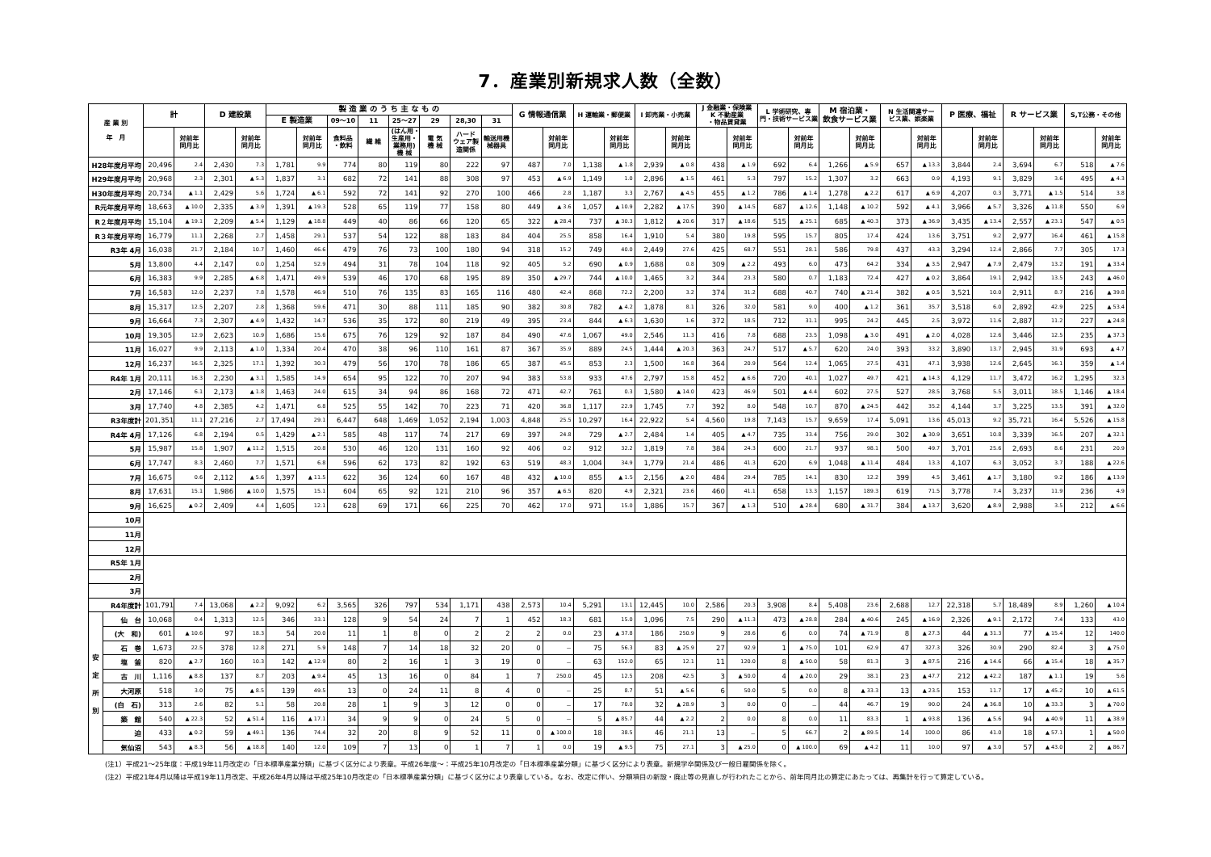7．産業別新規求人数（全数）
| 産 業 別 年 月 | | 計 | | D 建設業 | | 製 造 業 の う ち 主 な も の | | | | | | | | G 情報通信業 | | H 運輸業・郵便業 | | I 卸売業・小売業 | | J 金融業・保険業 K 不動産業 ・物品賃貸業 | | L 学術研究、専 門・技術サービス業 | | M 宿泊業・ 飲食サービス業 | | N 生活関連サー ビス業、娯楽業 | | P 医療、福祉 | | R サービス業 | | S,T公務・その他 | |
| --- | --- | --- | --- | --- | --- | --- | --- | --- | --- | --- | --- | --- | --- | --- | --- | --- | --- | --- | --- | --- | --- | --- | --- | --- | --- | --- | --- | --- | --- | --- | --- | --- | --- |
| | | | | | | E 製造業 | | 09～10 | 11 | 25～27 | 29 | 28,30 | 31 | | | | | | | | | | | | | | | | | | | | |
| | | | 対前年 同月比 | | 対前年 同月比 | | 対前年 同月比 | 食料品 ・飲料 | 繊 維 | (はん用・ 生産用・ 業務用) 機 械 | 電 気 機 械 | ハード ウェア製 造関係 | 輸送用機 械器具 | | 対前年 同月比 | | 対前年 同月比 | | 対前年 同月比 | | 対前年 同月比 | | 対前年 同月比 | | 対前年 同月比 | | 対前年 同月比 | | 対前年 同月比 | | 対前年 同月比 | | 対前年 同月比 |
| H28年度月平均 | | 20,496 | 2.4 | 2,430 | 7.3 | 1,781 | 9.9 | 774 | 80 | 119 | 80 | 222 | 97 | 487 | 7.0 | 1,138 | ▲ 1.8 | 2,939 | ▲ 0.8 | 438 | ▲ 1.9 | 692 | 6.4 | 1,266 | ▲ 5.9 | 657 | ▲ 13.3 | 3,844 | 2.4 | 3,694 | 6.7 | 518 | ▲ 7.6 |
| H29年度月平均 | | 20,968 | 2.3 | 2,301 | ▲ 5.3 | 1,837 | 3.1 | 682 | 72 | 141 | 88 | 308 | 97 | 453 | ▲ 6.9 | 1,149 | 1.0 | 2,896 | ▲ 1.5 | 461 | 5.3 | 797 | 15.2 | 1,307 | 3.2 | 663 | 0.9 | 4,193 | 9.1 | 3,829 | 3.6 | 495 | ▲ 4.3 |
| H30年度月平均 | | 20,734 | ▲ 1.1 | 2,429 | 5.6 | 1,724 | ▲ 6.1 | 592 | 72 | 141 | 92 | 270 | 100 | 466 | 2.8 | 1,187 | 3.3 | 2,767 | ▲ 4.5 | 455 | ▲ 1.2 | 786 | ▲ 1.4 | 1,278 | ▲ 2.2 | 617 | ▲ 6.9 | 4,207 | 0.3 | 3,771 | ▲ 1.5 | 514 | 3.8 |
| R元年度月平均 | | 18,663 | ▲ 10.0 | 2,335 | ▲ 3.9 | 1,391 | ▲ 19.3 | 528 | 65 | 119 | 77 | 158 | 80 | 449 | ▲ 3.6 | 1,057 | ▲ 10.9 | 2,282 | ▲ 17.5 | 390 | ▲ 14.5 | 687 | ▲ 12.6 | 1,148 | ▲ 10.2 | 592 | ▲ 4.1 | 3,966 | ▲ 5.7 | 3,326 | ▲ 11.8 | 550 | 6.9 |
| R２年度月平均 | | 15,104 | ▲ 19.1 | 2,209 | ▲ 5.4 | 1,129 | ▲ 18.8 | 449 | 40 | 86 | 66 | 120 | 65 | 322 | ▲ 28.4 | 737 | ▲ 30.3 | 1,812 | ▲ 20.6 | 317 | ▲ 18.6 | 515 | ▲ 25.1 | 685 | ▲ 40.3 | 373 | ▲ 36.9 | 3,435 | ▲ 13.4 | 2,557 | ▲ 23.1 | 547 | ▲ 0.5 |
| R３年度月平均 | | 16,779 | 11.1 | 2,268 | 2.7 | 1,458 | 29.1 | 537 | 54 | 122 | 88 | 183 | 84 | 404 | 25.5 | 858 | 16.4 | 1,910 | 5.4 | 380 | 19.8 | 595 | 15.7 | 805 | 17.4 | 424 | 13.6 | 3,751 | 9.2 | 2,977 | 16.4 | 461 | ▲ 15.8 |
| R3年 4月 | | 16,038 | 21.7 | 2,184 | 10.7 | 1,460 | 46.6 | 479 | 76 | 73 | 100 | 180 | 94 | 318 | 15.2 | 749 | 40.0 | 2,449 | 27.6 | 425 | 68.7 | 551 | 28.1 | 586 | 79.8 | 437 | 43.3 | 3,294 | 12.4 | 2,866 | 7.7 | 305 | 17.3 |
| 5月 | | 13,800 | 4.4 | 2,147 | 0.0 | 1,254 | 52.9 | 494 | 31 | 78 | 104 | 118 | 92 | 405 | 5.2 | 690 | ▲ 0.9 | 1,688 | 0.8 | 309 | ▲ 2.2 | 493 | 6.0 | 473 | 64.2 | 334 | ▲ 3.5 | 2,947 | ▲ 7.9 | 2,479 | 13.2 | 191 | ▲ 33.4 |
| 6月 | | 16,383 | 9.9 | 2,285 | ▲ 6.8 | 1,471 | 49.9 | 539 | 46 | 170 | 68 | 195 | 89 | 350 | ▲ 29.7 | 744 | ▲ 10.0 | 1,465 | 3.2 | 344 | 23.3 | 580 | 0.7 | 1,183 | 72.4 | 427 | ▲ 0.2 | 3,864 | 19.1 | 2,942 | 13.5 | 243 | ▲ 46.0 |
| 7月 | | 16,583 | 12.0 | 2,237 | 7.8 | 1,578 | 46.9 | 510 | 76 | 135 | 83 | 165 | 116 | 480 | 42.4 | 868 | 72.2 | 2,200 | 3.2 | 374 | 31.2 | 688 | 40.7 | 740 | ▲ 21.4 | 382 | ▲ 0.5 | 3,521 | 10.0 | 2,911 | 8.7 | 216 | ▲ 39.8 |
| 8月 | | 15,317 | 12.5 | 2,207 | 2.8 | 1,368 | 59.6 | 471 | 30 | 88 | 111 | 185 | 90 | 382 | 30.8 | 782 | ▲ 4.2 | 1,878 | 8.1 | 326 | 32.0 | 581 | 9.0 | 400 | ▲ 1.2 | 361 | 35.7 | 3,518 | 6.0 | 2,892 | 42.9 | 225 | ▲ 53.4 |
| 9月 | | 16,664 | 7.3 | 2,307 | ▲ 4.9 | 1,432 | 14.7 | 536 | 35 | 172 | 80 | 219 | 49 | 395 | 23.4 | 844 | ▲ 6.3 | 1,630 | 1.6 | 372 | 18.5 | 712 | 31.1 | 995 | 24.2 | 445 | 2.5 | 3,972 | 11.6 | 2,887 | 11.2 | 227 | ▲ 24.8 |
| 10月 | | 19,305 | 12.9 | 2,623 | 10.9 | 1,686 | 15.6 | 675 | 76 | 129 | 92 | 187 | 84 | 490 | 47.6 | 1,067 | 49.0 | 2,546 | 11.3 | 416 | 7.8 | 688 | 23.5 | 1,098 | ▲ 3.0 | 491 | ▲ 2.0 | 4,028 | 12.6 | 3,446 | 12.5 | 235 | ▲ 37.3 |
| 11月 | | 16,027 | 9.9 | 2,113 | ▲ 1.0 | 1,334 | 20.4 | 470 | 38 | 96 | 110 | 161 | 87 | 367 | 35.9 | 889 | 24.5 | 1,444 | ▲ 20.3 | 363 | 24.7 | 517 | ▲ 5.7 | 620 | 24.0 | 393 | 33.2 | 3,890 | 13.7 | 2,945 | 31.9 | 693 | ▲ 4.7 |
| 12月 | | 16,237 | 16.5 | 2,325 | 17.1 | 1,392 | 30.3 | 479 | 56 | 170 | 78 | 186 | 65 | 387 | 45.5 | 853 | 2.3 | 1,500 | 16.8 | 364 | 20.9 | 564 | 12.4 | 1,065 | 27.5 | 431 | 47.1 | 3,938 | 12.6 | 2,645 | 16.1 | 359 | ▲ 1.4 |
| R4年 1月 | | 20,111 | 16.3 | 2,230 | ▲ 3.1 | 1,585 | 14.9 | 654 | 95 | 122 | 70 | 207 | 94 | 383 | 53.8 | 933 | 47.6 | 2,797 | 15.8 | 452 | ▲ 6.6 | 720 | 40.1 | 1,027 | 49.7 | 421 | ▲ 14.3 | 4,129 | 11.7 | 3,472 | 16.2 | 1,295 | 32.3 |
| 2月 | | 17,146 | 6.1 | 2,173 | ▲ 1.8 | 1,463 | 24.0 | 615 | 34 | 94 | 86 | 168 | 72 | 471 | 42.7 | 761 | 0.3 | 1,580 | ▲ 14.0 | 423 | 46.9 | 501 | ▲ 4.4 | 602 | 27.5 | 527 | 28.5 | 3,768 | 5.5 | 3,011 | 18.5 | 1,146 | ▲ 18.4 |
| 3月 | | 17,740 | 4.8 | 2,385 | 4.2 | 1,471 | 6.8 | 525 | 55 | 142 | 70 | 223 | 71 | 420 | 36.8 | 1,117 | 22.9 | 1,745 | 7.7 | 392 | 8.0 | 548 | 10.7 | 870 | ▲ 24.5 | 442 | 35.2 | 4,144 | 3.7 | 3,225 | 13.5 | 391 | ▲ 32.0 |
| R3年度計 | | 201,351 | 11.1 | 27,216 | 2.7 | 17,494 | 29.1 | 6,447 | 648 | 1,469 | 1,052 | 2,194 | 1,003 | 4,848 | 25.5 | 10,297 | 16.4 | 22,922 | 5.4 | 4,560 | 19.8 | 7,143 | 15.7 | 9,659 | 17.4 | 5,091 | 13.6 | 45,013 | 9.2 | 35,721 | 16.4 | 5,526 | ▲ 15.8 |
| R4年 4月 | | 17,126 | 6.8 | 2,194 | 0.5 | 1,429 | ▲ 2.1 | 585 | 48 | 117 | 74 | 217 | 69 | 397 | 24.8 | 729 | ▲ 2.7 | 2,484 | 1.4 | 405 | ▲ 4.7 | 735 | 33.4 | 756 | 29.0 | 302 | ▲ 30.9 | 3,651 | 10.8 | 3,339 | 16.5 | 207 | ▲ 32.1 |
| 5月 | | 15,987 | 15.8 | 1,907 | ▲ 11.2 | 1,515 | 20.8 | 530 | 46 | 120 | 131 | 160 | 92 | 406 | 0.2 | 912 | 32.2 | 1,819 | 7.8 | 384 | 24.3 | 600 | 21.7 | 937 | 98.1 | 500 | 49.7 | 3,701 | 25.6 | 2,693 | 8.6 | 231 | 20.9 |
| 6月 | | 17,747 | 8.3 | 2,460 | 7.7 | 1,571 | 6.8 | 596 | 62 | 173 | 82 | 192 | 63 | 519 | 48.3 | 1,004 | 34.9 | 1,779 | 21.4 | 486 | 41.3 | 620 | 6.9 | 1,048 | ▲ 11.4 | 484 | 13.3 | 4,107 | 6.3 | 3,052 | 3.7 | 188 | ▲ 22.6 |
| 7月 | | 16,675 | 0.6 | 2,112 | ▲ 5.6 | 1,397 | ▲ 11.5 | 622 | 36 | 124 | 60 | 167 | 48 | 432 | ▲ 10.0 | 855 | ▲ 1.5 | 2,156 | ▲ 2.0 | 484 | 29.4 | 785 | 14.1 | 830 | 12.2 | 399 | 4.5 | 3,461 | ▲ 1.7 | 3,180 | 9.2 | 186 | ▲ 13.9 |
| 8月 | | 17,631 | 15.1 | 1,986 | ▲ 10.0 | 1,575 | 15.1 | 604 | 65 | 92 | 121 | 210 | 96 | 357 | ▲ 6.5 | 820 | 4.9 | 2,321 | 23.6 | 460 | 41.1 | 658 | 13.3 | 1,157 | 189.3 | 619 | 71.5 | 3,778 | 7.4 | 3,237 | 11.9 | 236 | 4.9 |
| 9月 | | 16,625 | ▲ 0.2 | 2,409 | 4.4 | 1,605 | 12.1 | 628 | 69 | 171 | 66 | 225 | 70 | 462 | 17.0 | 971 | 15.0 | 1,886 | 15.7 | 367 | ▲ 1.3 | 510 | ▲ 28.4 | 680 | ▲ 31.7 | 384 | ▲ 13.7 | 3,620 | ▲ 8.9 | 2,988 | 3.5 | 212 | ▲ 6.6 |
| 10月 | | | | | | | | | | | | | | | | | | | | | | | | | | | | | | | | | |
| 11月 | | | | | | | | | | | | | | | | | | | | | | | | | | | | | | | | | |
| 12月 | | | | | | | | | | | | | | | | | | | | | | | | | | | | | | | | | |
| R5年 1月 | | | | | | | | | | | | | | | | | | | | | | | | | | | | | | | | | |
| 2月 | | | | | | | | | | | | | | | | | | | | | | | | | | | | | | | | | |
| 3月 | | | | | | | | | | | | | | | | | | | | | | | | | | | | | | | | | |
| R4年度計 | | 101,791 | 7.4 | 13,068 | ▲ 2.2 | 9,092 | 6.2 | 3,565 | 326 | 797 | 534 | 1,171 | 438 | 2,573 | 10.4 | 5,291 | 13.1 | 12,445 | 10.0 | 2,586 | 20.3 | 3,908 | 8.4 | 5,408 | 23.6 | 2,688 | 12.7 | 22,318 | 5.7 | 18,489 | 8.9 | 1,260 | ▲ 10.4 |
| 安 定 所 別 | 仙 台 | 10,068 | 0.4 | 1,313 | 12.5 | 346 | 33.1 | 128 | 9 | 54 | 24 | 7 | 1 | 452 | 18.3 | 681 | 15.0 | 1,096 | 7.5 | 290 | ▲ 11.3 | 473 | ▲ 28.8 | 284 | ▲ 40.6 | 245 | ▲ 16.9 | 2,326 | ▲ 9.1 | 2,172 | 7.4 | 133 | 43.0 |
| | (大 和) | 601 | ▲ 10.6 | 97 | 18.3 | 54 | 20.0 | 11 | 1 | 8 | 0 | 2 | 2 | 2 | 0.0 | 23 | ▲ 37.8 | 186 | 250.9 | 9 | 28.6 | 6 | 0.0 | 74 | ▲ 71.9 | 8 | ▲ 27.3 | 44 | ▲ 31.3 | 77 | ▲ 15.4 | 12 | 140.0 |
| | 石 巻 | 1,673 | 22.5 | 378 | 12.8 | 271 | 5.9 | 148 | 7 | 14 | 18 | 32 | 20 | 0 | － | 75 | 56.3 | 83 | ▲ 25.9 | 27 | 92.9 | 1 | ▲ 75.0 | 101 | 62.9 | 47 | 327.3 | 326 | 30.9 | 290 | 82.4 | 3 | ▲ 75.0 |
| | 塩 釜 | 820 | ▲ 2.7 | 160 | 10.3 | 142 | ▲ 12.9 | 80 | 2 | 16 | 1 | 3 | 19 | 0 | － | 63 | 152.0 | 65 | 12.1 | 11 | 120.0 | 8 | ▲ 50.0 | 58 | 81.3 | 3 | ▲ 87.5 | 216 | ▲ 14.6 | 66 | ▲ 15.4 | 18 | ▲ 35.7 |
| | 古 川 | 1,116 | ▲ 8.8 | 137 | 8.7 | 203 | ▲ 9.4 | 45 | 13 | 16 | 0 | 84 | 1 | 7 | 250.0 | 45 | 12.5 | 208 | 42.5 | 3 | ▲ 50.0 | 4 | ▲ 20.0 | 29 | 38.1 | 23 | ▲ 47.7 | 212 | ▲ 42.2 | 187 | ▲ 1.1 | 19 | 5.6 |
| | 大河原 | 518 | 3.0 | 75 | ▲ 8.5 | 139 | 49.5 | 13 | 0 | 24 | 11 | 8 | 4 | 0 | － | 25 | 8.7 | 51 | ▲ 5.6 | 6 | 50.0 | 5 | 0.0 | 8 | ▲ 33.3 | 13 | ▲ 23.5 | 153 | 11.7 | 17 | ▲ 45.2 | 10 | ▲ 61.5 |
| | (白 石) | 313 | 2.6 | 82 | 5.1 | 58 | 20.8 | 28 | 1 | 9 | 3 | 12 | 0 | 0 | － | 17 | 70.0 | 32 | ▲ 28.9 | 3 | 0.0 | 0 | － | 44 | 46.7 | 19 | 90.0 | 24 | ▲ 36.8 | 10 | ▲ 33.3 | 3 | ▲ 70.0 |
| | 築 館 | 540 | ▲ 22.3 | 52 | ▲ 51.4 | 116 | ▲ 17.1 | 34 | 9 | 9 | 0 | 24 | 5 | 0 | － | 5 | ▲ 85.7 | 44 | ▲ 2.2 | 2 | 0.0 | 8 | 0.0 | 11 | 83.3 | 1 | ▲ 93.8 | 136 | ▲ 5.6 | 94 | ▲ 40.9 | 11 | ▲ 38.9 |
| | 迫 | 433 | ▲ 0.2 | 59 | ▲ 49.1 | 136 | 74.4 | 32 | 20 | 8 | 9 | 52 | 11 | 0 | ▲ 100.0 | 18 | 38.5 | 46 | 21.1 | 13 | － | 5 | 66.7 | 2 | ▲ 89.5 | 14 | 100.0 | 86 | 41.0 | 18 | ▲ 57.1 | 1 | ▲ 50.0 |
| | 気仙沼 | 543 | ▲ 8.3 | 56 | ▲ 18.8 | 140 | 12.0 | 109 | 7 | 13 | 0 | 1 | 7 | 1 | 0.0 | 19 | ▲ 9.5 | 75 | 27.1 | 3 | ▲ 25.0 | 0 | ▲ 100.0 | 69 | ▲ 4.2 | 11 | 10.0 | 97 | ▲ 3.0 | 57 | ▲ 43.0 | 2 | ▲ 86.7 |
(注1）平成21～25年度：平成19年11月改定の「日本標準産業分類」に基づく区分により表章。平成26年度～：平成25年10月改定の「日本標準産業分類」に基づく区分により表章。新規学卒関係及び一般日雇関係を除く。
(注2）平成21年4月以降は平成19年11月改定、平成26年4月以降は平成25年10月改定の「日本標準産業分類」に基づく区分により表章している。なお、改定に伴い、分類項目の新設・廃止等の見直しが行われたことから、前年同月比の算定にあたっては、再集計を行って算定している。